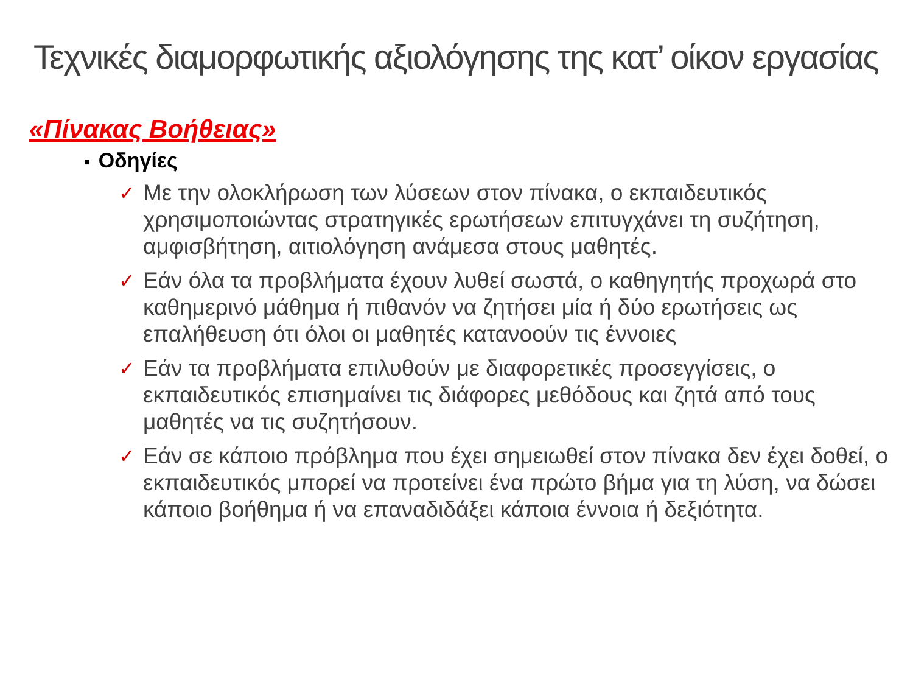Τεχνικές διαμορφωτικής αξιολόγησης της κατ’ οίκον εργασίας
«Πίνακας Βοήθειας»
■ Οδηγίες
✓ Με την ολοκλήρωση των λύσεων στον πίνακα, ο εκπαιδευτικός χρησιμοποιώντας στρατηγικές ερωτήσεων επιτυγχάνει τη συζήτηση, αμφισβήτηση, αιτιολόγηση ανάμεσα στους μαθητές.
✓ Εάν όλα τα προβλήματα έχουν λυθεί σωστά, ο καθηγητής προχωρά στο καθημερινό μάθημα ή πιθανόν να ζητήσει μία ή δύο ερωτήσεις ως επαλήθευση ότι όλοι οι μαθητές κατανοούν τις έννοιες
✓ Εάν τα προβλήματα επιλυθούν με διαφορετικές προσεγγίσεις, ο εκπαιδευτικός επισημαίνει τις διάφορες μεθόδους και ζητά από τους μαθητές να τις συζητήσουν.
✓ Εάν σε κάποιο πρόβλημα που έχει σημειωθεί στον πίνακα δεν έχει δοθεί, ο εκπαιδευτικός μπορεί να προτείνει ένα πρώτο βήμα για τη λύση, να δώσει κάποιο βοήθημα ή να επαναδιδάξει κάποια έννοια ή δεξιότητα.